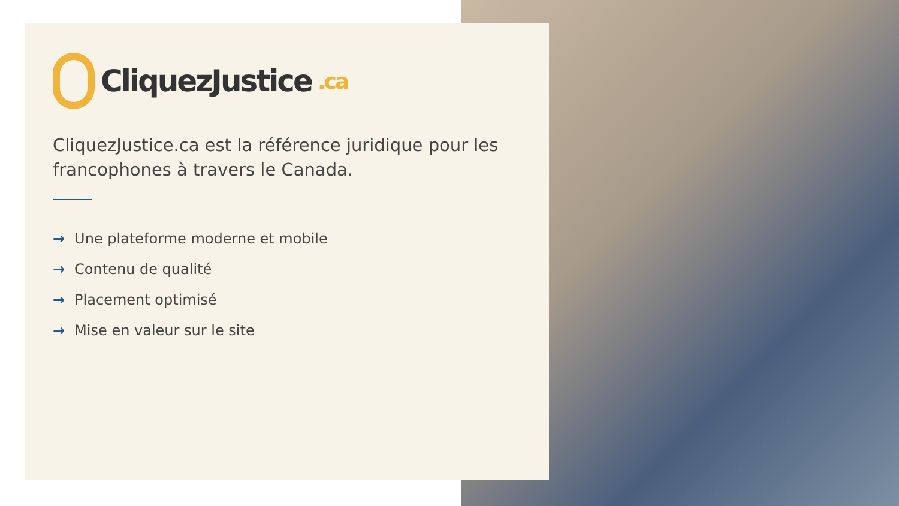CliquezJustice.ca
CliquezJustice.ca est la référence juridique pour les francophones à travers le Canada.
→ Une plateforme moderne et mobile
→ Contenu de qualité
→ Placement optimisé
→ Mise en valeur sur le site